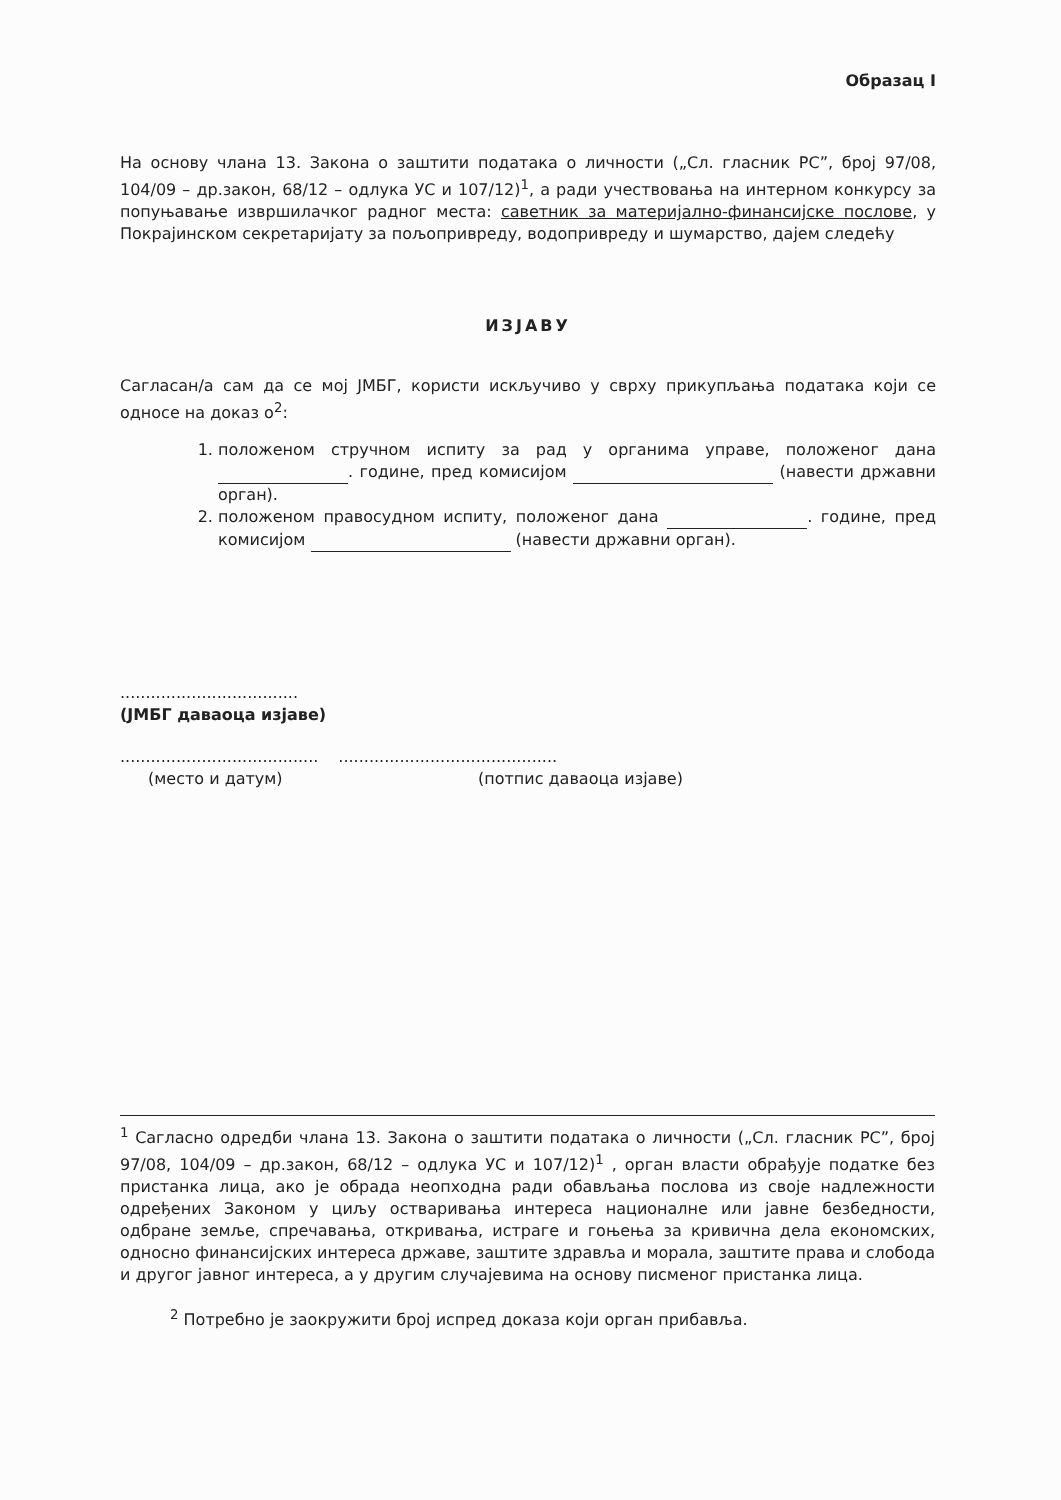Образац I
На основу члана 13. Закона о заштити података о личности („Сл. гласник РС”, број 97/08, 104/09 – др.закон, 68/12 – одлука УС и 107/12)<sup>1</sup>, а ради учествовања на интерном конкурсу за попуњавање извршилачког радног места: саветник за материјално-финансијске послове, у Покрајинском секретаријату за пољопривреду, водопривреду и шумарство, дајем следећу
ИЗЈАВУ
Сагласан/а сам да се мој ЈМБГ, користи искључиво у сврху прикупљања података који се односе на доказ о<sup>2</sup>:
1. положеном стручном испиту за рад у органима управе, положеног дана . године, пред комисијом (навести државни орган).
2. положеном правосудном испиту, положеног дана . године, пред комисијом (навести државни орган).
...................................
(ЈМБГ даваоца изјаве)
..................................................................................
(место и датум) (потпис даваоца изјаве)
<sup>1</sup> Сагласно одредби члана 13. Закона о заштити података о личности („Сл. гласник РС”, број 97/08, 104/09 – др.закон, 68/12 – одлука УС и 107/12)<sup>1</sup> , орган власти обрађује податке без пристанка лица, ако је обрада неопходна ради обављања послова из своје надлежности одређених Законом у циљу остваривања интереса националне или јавне безбедности, одбране земље, спречавања, откривања, истраге и гоњења за кривична дела економских, односно финансијских интереса државе, заштите здравља и морала, заштите права и слобода и другог јавног интереса, а у другим случајевима на основу писменог пристанка лица.
<sup>2</sup> Потребно је заокружити број испред доказа који орган прибавља.